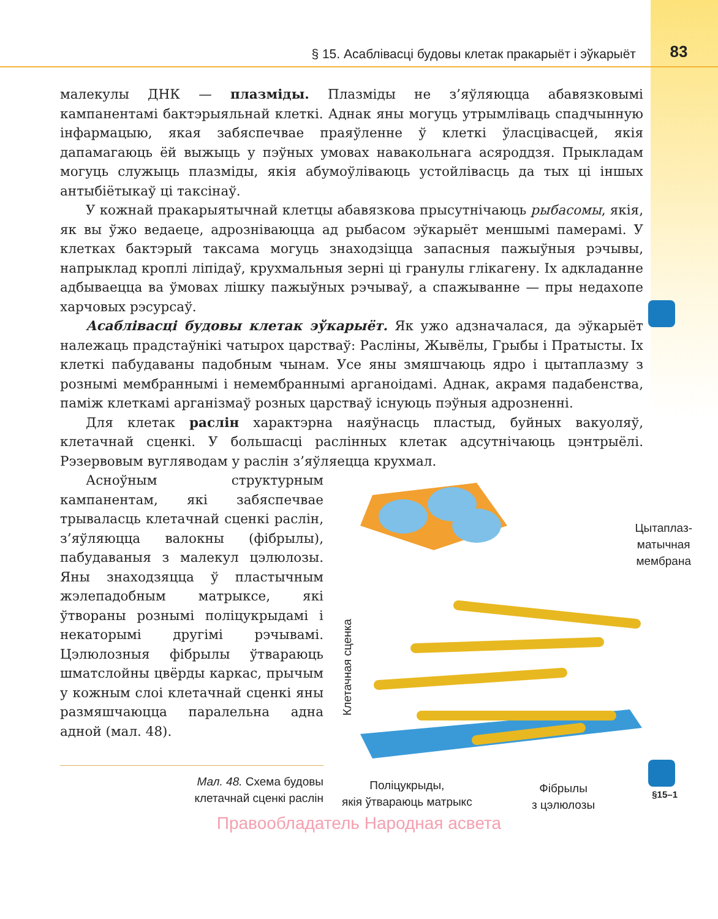§ 15. Асаблівасці будовы клетак пракарыёт і эўкарыёт 83
§15–1
малекулы ДНК — плазміды. Плазміды не з’яўляюцца абавязковымі кампанентамі бактэрыяльнай клеткі. Аднак яны могуць утрымліваць спадчынную інфармацыю, якая забяспечвае праяўленне ў клеткі ўласцівасцей, якія дапамагаюць ёй выжыць у пэўных умовах навакольнага асяроддзя. Прыкладам могуць служыць плазміды, якія абумоўліваюць устойлівасць да тых ці іншых антыбіётыкаў ці таксінаў.
У кожнай пракарыятычнай клетцы абавязкова прысутнічаюць рыбасомы, якія, як вы ўжо ведаеце, адрозніваюцца ад рыбасом эўкарыёт меншымі памерамі. У клетках бактэрый таксама могуць знаходзіцца запасныя пажыўныя рэчывы, напрыклад кроплі ліпідаў, крухмальныя зерні ці гранулы глікагену. Іх адкладанне адбываецца ва ўмовах лішку пажыўных рэчываў, а спажыванне — пры недахопе харчовых рэсурсаў.
Асаблівасці будовы клетак эўкарыёт. Як ужо адзначалася, да эўкарыёт належаць прадстаўнікі чатырох царстваў: Расліны, Жывёлы, Грыбы і Пратысты. Іх клеткі пабудаваны падобным чынам. Усе яны змяшчаюць ядро і цытаплазму з рознымі мембраннымі і немембраннымі арганоідамі. Аднак, акрамя падабенства, паміж клеткамі арганізмаў розных царстваў існуюць пэўныя адрозненні.
Для клетак раслін характэрна наяўнасць пластыд, буйных вакуоляў, клетачнай сценкі. У большасці раслінных клетак адсутнічаюць цэнтрыёлі. Рэзервовым вугляводам у раслін з’яўляецца крухмал.
Асноўным структурным кампанентам, які забяспечвае трываласць клетачнай сценкі раслін, з’яўляюцца валокны (фібрылы), пабудаваныя з малекул цэлюлозы. Яны знаходзяцца ў пластычным жэлепадобным матрыксе, які ўтвораны рознымі поліцукрыдамі і некаторымі другімі рэчывамі. Цэлюлозныя фібрылы ўтвараюць шматслойны цвёрды каркас, прычым у кожным слоі клетачнай сценкі яны размяшчаюцца паралельна адна адной (мал. 48).
Цытаплаз-
матычная
мембрана
Клетачная сценка
Поліцукрыды,
якія ўтвараюць матрыкс
Фібрылы
з цэлюлозы
Мал. 48. Схема будовы
клетачнай сценкі раслін
Правообладатель Народная асвета